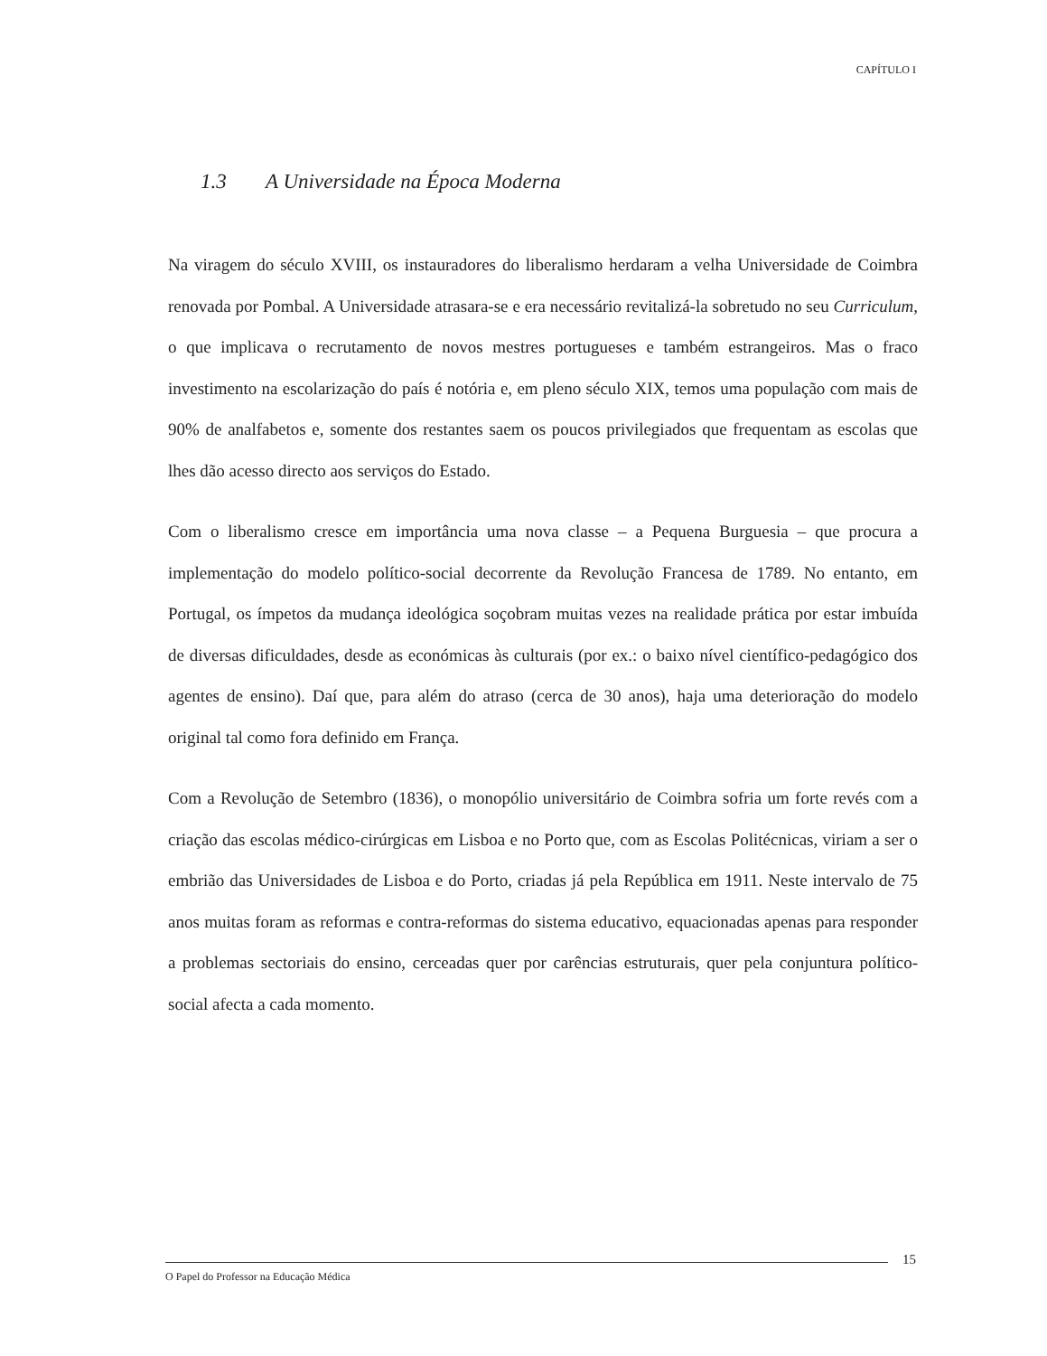CAPÍTULO I
1.3 A Universidade na Época Moderna
Na viragem do século XVIII, os instauradores do liberalismo herdaram a velha Universidade de Coimbra renovada por Pombal. A Universidade atrasara-se e era necessário revitalizá-la sobretudo no seu Curriculum, o que implicava o recrutamento de novos mestres portugueses e também estrangeiros. Mas o fraco investimento na escolarização do país é notória e, em pleno século XIX, temos uma população com mais de 90% de analfabetos e, somente dos restantes saem os poucos privilegiados que frequentam as escolas que lhes dão acesso directo aos serviços do Estado.
Com o liberalismo cresce em importância uma nova classe – a Pequena Burguesia – que procura a implementação do modelo político-social decorrente da Revolução Francesa de 1789. No entanto, em Portugal, os ímpetos da mudança ideológica soçobram muitas vezes na realidade prática por estar imbuída de diversas dificuldades, desde as económicas às culturais (por ex.: o baixo nível científico-pedagógico dos agentes de ensino). Daí que, para além do atraso (cerca de 30 anos), haja uma deterioração do modelo original tal como fora definido em França.
Com a Revolução de Setembro (1836), o monopólio universitário de Coimbra sofria um forte revés com a criação das escolas médico-cirúrgicas em Lisboa e no Porto que, com as Escolas Politécnicas, viriam a ser o embrião das Universidades de Lisboa e do Porto, criadas já pela República em 1911. Neste intervalo de 75 anos muitas foram as reformas e contra-reformas do sistema educativo, equacionadas apenas para responder a problemas sectoriais do ensino, cerceadas quer por carências estruturais, quer pela conjuntura político-social afecta a cada momento.
15
O Papel do Professor na Educação Médica